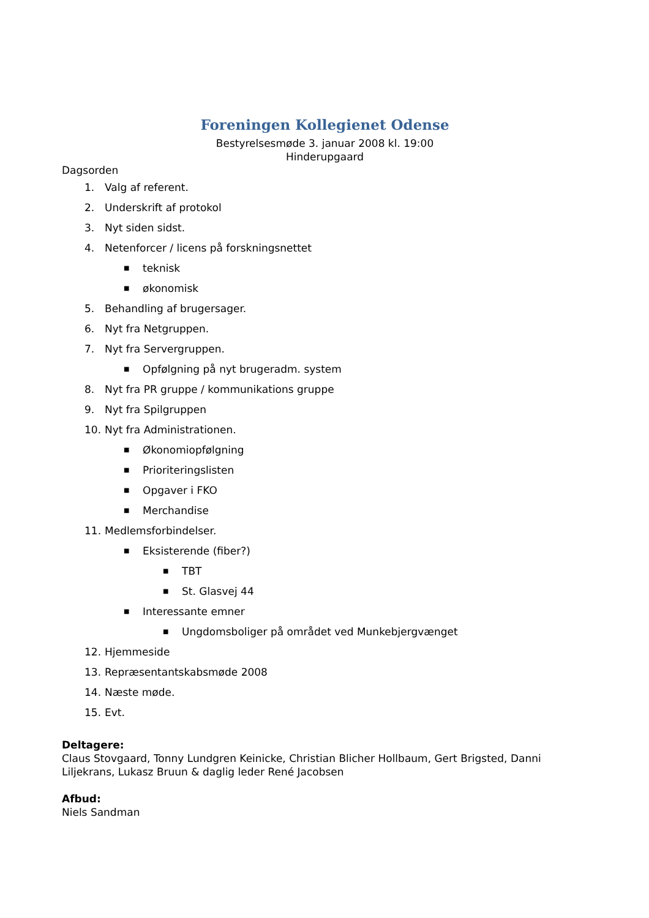Foreningen Kollegienet Odense
Bestyrelsesmøde 3. januar 2008 kl. 19:00
Hinderupgaard
Dagsorden
1. Valg af referent.
2. Underskrift af protokol
3. Nyt siden sidst.
4. Netenforcer / licens på forskningsnettet
■ teknisk
■ økonomisk
5. Behandling af brugersager.
6. Nyt fra Netgruppen.
7. Nyt fra Servergruppen.
■ Opfølgning på nyt brugeradm. system
8. Nyt fra PR gruppe / kommunikations gruppe
9. Nyt fra Spilgruppen
10. Nyt fra Administrationen.
■ Økonomiopfølgning
■ Prioriteringslisten
■ Opgaver i FKO
■ Merchandise
11. Medlemsforbindelser.
■ Eksisterende (fiber?)
■ TBT
■ St. Glasvej 44
■ Interessante emner
■ Ungdomsboliger på området ved Munkebjergvænget
12. Hjemmeside
13. Repræsentantskabsmøde 2008
14. Næste møde.
15. Evt.
Deltagere:
Claus Stovgaard, Tonny Lundgren Keinicke, Christian Blicher Hollbaum, Gert Brigsted, Danni Liljekrans, Lukasz Bruun & daglig leder René Jacobsen
Afbud:
Niels Sandman